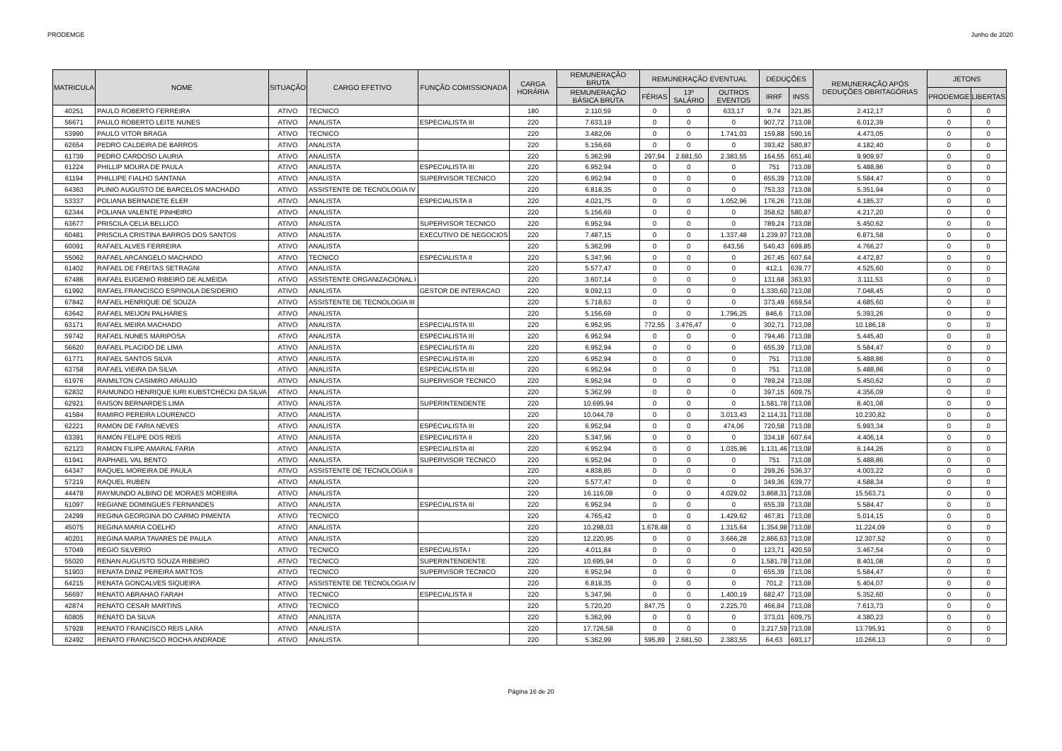PRODEMGE Junho de 2020
| MATRICULA | NOME | SITUAÇÃO | CARGO EFETIVO | FUNÇÃO COMISSIONADA | CARGA HORÁRIA | REMUNERAÇÃO BRUTA | REMUNERAÇÃO EVENTUAL | | | DEDUÇÕES | | REMUNERAÇÃO APÓS DEDUÇÕES OBRITAGÓRIAS | JETONS | |
| --- | --- | --- | --- | --- | --- | --- | --- | --- | --- | --- | --- | --- | --- | --- |
| | | | | | | REMUNERAÇÃO BÁSICA BRUTA | FÉRIAS | 13º SALÁRIO | OUTROS EVENTOS | IRRF | INSS | | PRODEMGE | LIBERTAS |
| 40251 | PAULO ROBERTO FERREIRA | ATIVO | TECNICO | | 180 | 2.110,59 | 0 | 0 | 633,17 | 9,74 | 321,85 | 2.412,17 | 0 | 0 |
| 56671 | PAULO ROBERTO LEITE NUNES | ATIVO | ANALISTA | ESPECIALISTA III | 220 | 7.633,19 | 0 | 0 | 0 | 907,72 | 713,08 | 6.012,39 | 0 | 0 |
| 53990 | PAULO VITOR BRAGA | ATIVO | TECNICO | | 220 | 3.482,06 | 0 | 0 | 1.741,03 | 159,88 | 590,16 | 4.473,05 | 0 | 0 |
| 62654 | PEDRO CALDEIRA DE BARROS | ATIVO | ANALISTA | | 220 | 5.156,69 | 0 | 0 | 0 | 393,42 | 580,87 | 4.182,40 | 0 | 0 |
| 61739 | PEDRO CARDOSO LAURIA | ATIVO | ANALISTA | | 220 | 5.362,99 | 297,94 | 2.681,50 | 2.383,55 | 164,55 | 651,46 | 9.909,97 | 0 | 0 |
| 61224 | PHILLIP MOURA DE PAULA | ATIVO | ANALISTA | ESPECIALISTA III | 220 | 6.952,94 | 0 | 0 | 0 | 751 | 713,08 | 5.488,86 | 0 | 0 |
| 61194 | PHILLIPE FIALHO SANTANA | ATIVO | ANALISTA | SUPERVISOR TECNICO | 220 | 6.952,94 | 0 | 0 | 0 | 655,39 | 713,08 | 5.584,47 | 0 | 0 |
| 64363 | PLINIO AUGUSTO DE BARCELOS MACHADO | ATIVO | ASSISTENTE DE TECNOLOGIA IV | | 220 | 6.818,35 | 0 | 0 | 0 | 753,33 | 713,08 | 5.351,94 | 0 | 0 |
| 53337 | POLIANA BERNADETE ELER | ATIVO | ANALISTA | ESPECIALISTA II | 220 | 4.021,75 | 0 | 0 | 1.052,96 | 176,26 | 713,08 | 4.185,37 | 0 | 0 |
| 62344 | POLIANA VALENTE PINHEIRO | ATIVO | ANALISTA | | 220 | 5.156,69 | 0 | 0 | 0 | 358,62 | 580,87 | 4.217,20 | 0 | 0 |
| 63677 | PRISCILA CELIA BELLICO | ATIVO | ANALISTA | SUPERVISOR TECNICO | 220 | 6.952,94 | 0 | 0 | 0 | 789,24 | 713,08 | 5.450,62 | 0 | 0 |
| 60481 | PRISCILA CRISTINA BARROS DOS SANTOS | ATIVO | ANALISTA | EXECUTIVO DE NEGOCIOS | 220 | 7.487,15 | 0 | 0 | 1.337,48 | 1.239,97 | 713,08 | 6.871,58 | 0 | 0 |
| 60091 | RAFAEL ALVES FERREIRA | ATIVO | ANALISTA | | 220 | 5.362,99 | 0 | 0 | 643,56 | 540,43 | 699,85 | 4.766,27 | 0 | 0 |
| 55062 | RAFAEL ARCANGELO MACHADO | ATIVO | TECNICO | ESPECIALISTA II | 220 | 5.347,96 | 0 | 0 | 0 | 267,45 | 607,64 | 4.472,87 | 0 | 0 |
| 61402 | RAFAEL DE FREITAS SETRAGNI | ATIVO | ANALISTA | | 220 | 5.577,47 | 0 | 0 | 0 | 412,1 | 639,77 | 4.525,60 | 0 | 0 |
| 67486 | RAFAEL EUGENIO RIBEIRO DE ALMEIDA | ATIVO | ASSISTENTE ORGANIZACIONAL I | | 220 | 3.607,14 | 0 | 0 | 0 | 131,68 | 363,93 | 3.111,53 | 0 | 0 |
| 61992 | RAFAEL FRANCISCO ESPINOLA DESIDERIO | ATIVO | ANALISTA | GESTOR DE INTERACAO | 220 | 9.092,13 | 0 | 0 | 0 | 1.330,60 | 713,08 | 7.048,45 | 0 | 0 |
| 67842 | RAFAEL HENRIQUE DE SOUZA | ATIVO | ASSISTENTE DE TECNOLOGIA III | | 220 | 5.718,63 | 0 | 0 | 0 | 373,49 | 659,54 | 4.685,60 | 0 | 0 |
| 63642 | RAFAEL MEIJON PALHARES | ATIVO | ANALISTA | | 220 | 5.156,69 | 0 | 0 | 1.796,25 | 846,6 | 713,08 | 5.393,26 | 0 | 0 |
| 63171 | RAFAEL MEIRA MACHADO | ATIVO | ANALISTA | ESPECIALISTA III | 220 | 6.952,95 | 772,55 | 3.476,47 | 0 | 302,71 | 713,08 | 10.186,18 | 0 | 0 |
| 59742 | RAFAEL NUNES MARIPOSA | ATIVO | ANALISTA | ESPECIALISTA III | 220 | 6.952,94 | 0 | 0 | 0 | 794,46 | 713,08 | 5.445,40 | 0 | 0 |
| 56620 | RAFAEL PLACIDO DE LIMA | ATIVO | ANALISTA | ESPECIALISTA III | 220 | 6.952,94 | 0 | 0 | 0 | 655,39 | 713,08 | 5.584,47 | 0 | 0 |
| 61771 | RAFAEL SANTOS SILVA | ATIVO | ANALISTA | ESPECIALISTA III | 220 | 6.952,94 | 0 | 0 | 0 | 751 | 713,08 | 5.488,86 | 0 | 0 |
| 63758 | RAFAEL VIEIRA DA SILVA | ATIVO | ANALISTA | ESPECIALISTA III | 220 | 6.952,94 | 0 | 0 | 0 | 751 | 713,08 | 5.488,86 | 0 | 0 |
| 61976 | RAIMILTON CASIMIRO ARAUJO | ATIVO | ANALISTA | SUPERVISOR TECNICO | 220 | 6.952,94 | 0 | 0 | 0 | 789,24 | 713,08 | 5.450,62 | 0 | 0 |
| 62832 | RAIMUNDO HENRIQUE IURI KUBSTCHECKI DA SILVA | ATIVO | ANALISTA | | 220 | 5.362,99 | 0 | 0 | 0 | 397,15 | 609,75 | 4.356,09 | 0 | 0 |
| 62921 | RAISON BERNARDES LIMA | ATIVO | ANALISTA | SUPERINTENDENTE | 220 | 10.695,94 | 0 | 0 | 0 | 1.581,78 | 713,08 | 8.401,08 | 0 | 0 |
| 41584 | RAMIRO PEREIRA LOURENCO | ATIVO | ANALISTA | | 220 | 10.044,78 | 0 | 0 | 3.013,43 | 2.114,31 | 713,08 | 10.230,82 | 0 | 0 |
| 62221 | RAMON DE FARIA NEVES | ATIVO | ANALISTA | ESPECIALISTA III | 220 | 6.952,94 | 0 | 0 | 474,06 | 720,58 | 713,08 | 5.993,34 | 0 | 0 |
| 63391 | RAMON FELIPE DOS REIS | ATIVO | ANALISTA | ESPECIALISTA II | 220 | 5.347,96 | 0 | 0 | 0 | 334,18 | 607,64 | 4.406,14 | 0 | 0 |
| 62123 | RAMON FILIPE AMARAL FARIA | ATIVO | ANALISTA | ESPECIALISTA III | 220 | 6.952,94 | 0 | 0 | 1.035,86 | 1.131,46 | 713,08 | 6.144,26 | 0 | 0 |
| 61941 | RAPHAEL VAL BENTO | ATIVO | ANALISTA | SUPERVISOR TECNICO | 220 | 6.952,94 | 0 | 0 | 0 | 751 | 713,08 | 5.488,86 | 0 | 0 |
| 64347 | RAQUEL MOREIRA DE PAULA | ATIVO | ASSISTENTE DE TECNOLOGIA II | | 220 | 4.838,85 | 0 | 0 | 0 | 299,26 | 536,37 | 4.003,22 | 0 | 0 |
| 57219 | RAQUEL RUBEN | ATIVO | ANALISTA | | 220 | 5.577,47 | 0 | 0 | 0 | 349,36 | 639,77 | 4.588,34 | 0 | 0 |
| 44478 | RAYMUNDO ALBINO DE MORAES MOREIRA | ATIVO | ANALISTA | | 220 | 16.116,08 | 0 | 0 | 4.029,02 | 3.868,31 | 713,08 | 15.563,71 | 0 | 0 |
| 61097 | REGIANE DOMINGUES FERNANDES | ATIVO | ANALISTA | ESPECIALISTA III | 220 | 6.952,94 | 0 | 0 | 0 | 655,39 | 713,08 | 5.584,47 | 0 | 0 |
| 24299 | REGINA GEORGINA DO CARMO PIMENTA | ATIVO | TECNICO | | 220 | 4.765,42 | 0 | 0 | 1.429,62 | 467,81 | 713,08 | 5.014,15 | 0 | 0 |
| 45075 | REGINA MARIA COELHO | ATIVO | ANALISTA | | 220 | 10.298,03 | 1.678,48 | 0 | 1.315,64 | 1.354,98 | 713,08 | 11.224,09 | 0 | 0 |
| 40201 | REGINA MARIA TAVARES DE PAULA | ATIVO | ANALISTA | | 220 | 12.220,95 | 0 | 0 | 3.666,28 | 2.866,63 | 713,08 | 12.307,52 | 0 | 0 |
| 57049 | REGIO SILVERIO | ATIVO | TECNICO | ESPECIALISTA I | 220 | 4.011,84 | 0 | 0 | 0 | 123,71 | 420,59 | 3.467,54 | 0 | 0 |
| 55020 | RENAN AUGUSTO SOUZA RIBEIRO | ATIVO | TECNICO | SUPERINTENDENTE | 220 | 10.695,94 | 0 | 0 | 0 | 1.581,78 | 713,08 | 8.401,08 | 0 | 0 |
| 51903 | RENATA DINIZ PEREIRA MATTOS | ATIVO | TECNICO | SUPERVISOR TECNICO | 220 | 6.952,94 | 0 | 0 | 0 | 655,39 | 713,08 | 5.584,47 | 0 | 0 |
| 64215 | RENATA GONCALVES SIQUEIRA | ATIVO | ASSISTENTE DE TECNOLOGIA IV | | 220 | 6.818,35 | 0 | 0 | 0 | 701,2 | 713,08 | 5.404,07 | 0 | 0 |
| 56697 | RENATO ABRAHAO FARAH | ATIVO | TECNICO | ESPECIALISTA II | 220 | 5.347,96 | 0 | 0 | 1.400,19 | 682,47 | 713,08 | 5.352,60 | 0 | 0 |
| 42874 | RENATO CESAR MARTINS | ATIVO | TECNICO | | 220 | 5.720,20 | 847,75 | 0 | 2.225,70 | 466,84 | 713,08 | 7.613,73 | 0 | 0 |
| 60805 | RENATO DA SILVA | ATIVO | ANALISTA | | 220 | 5.362,99 | 0 | 0 | 0 | 373,01 | 609,75 | 4.380,23 | 0 | 0 |
| 57928 | RENATO FRANCISCO REIS LARA | ATIVO | ANALISTA | | 220 | 17.726,58 | 0 | 0 | 0 | 3.217,59 | 713,08 | 13.795,91 | 0 | 0 |
| 62492 | RENATO FRANCISCO ROCHA ANDRADE | ATIVO | ANALISTA | | 220 | 5.362,99 | 595,89 | 2.681,50 | 2.383,55 | 64,63 | 693,17 | 10.266,13 | 0 | 0 |
Página 16 de 20